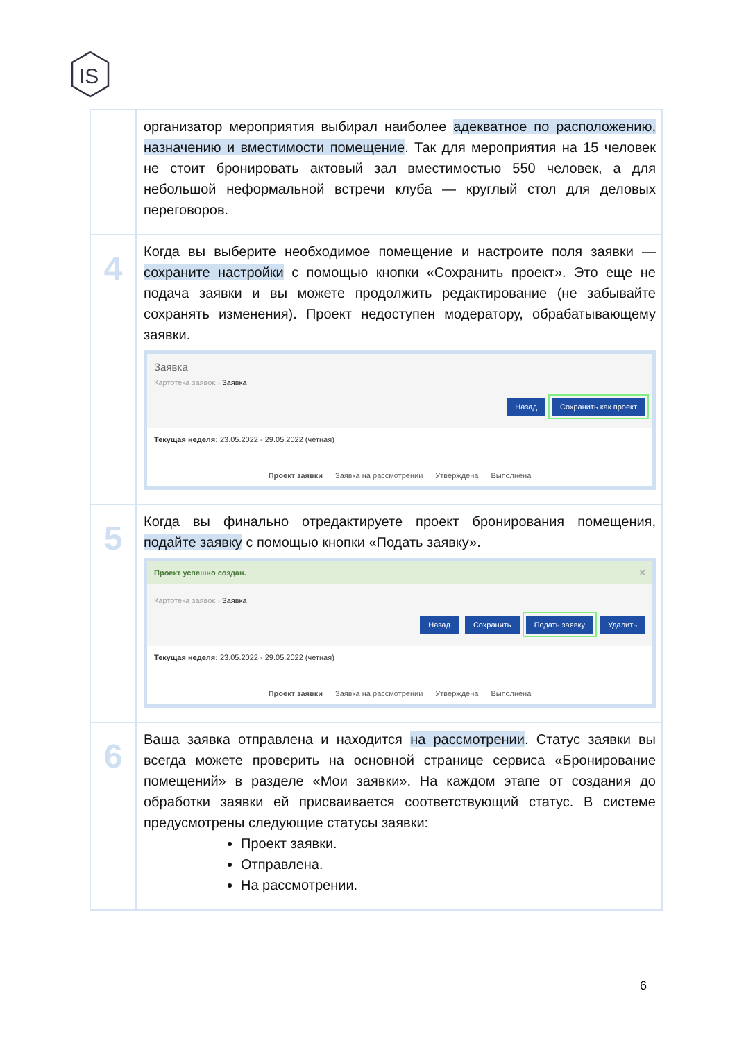IS
| | организатор мероприятия выбирал наиболее адекватное по расположению, назначению и вместимости помещение . Так для мероприятия на 15 человек не стоит бронировать актовый зал вместимостью 550 человек, а для небольшой неформальной встречи клуба — круглый стол для деловых переговоров. |
| 4 | Когда вы выберите необходимое помещение и настроите поля заявки — сохраните настройки с помощью кнопки «Сохранить проект». Это еще не подача заявки и вы можете продолжить редактирование (не забывайте сохранять изменения). Проект недоступен модератору, обрабатывающему заявки. Заявка Картотека заявок › Заявка Назад Сохранить как проект Текущая неделя: 23.05.2022 - 29.05.2022 (четная) Проект заявки Заявка на рассмотрении Утверждена Выполнена |
| 5 | Когда вы финально отредактируете проект бронирования помещения, подайте заявку с помощью кнопки «Подать заявку». Проект успешно создан. ✕ Картотека заявок › Заявка Назад Сохранить Подать заявку Удалить Текущая неделя: 23.05.2022 - 29.05.2022 (четная) Проект заявки Заявка на рассмотрении Утверждена Выполнена |
| 6 | Ваша заявка отправлена и находится на рассмотрении . Статус заявки вы всегда можете проверить на основной странице сервиса «Бронирование помещений» в разделе «Мои заявки». На каждом этапе от создания до обработки заявки ей присваивается соответствующий статус. В системе предусмотрены следующие статусы заявки: Проект заявки. Отправлена. На рассмотрении. |
6